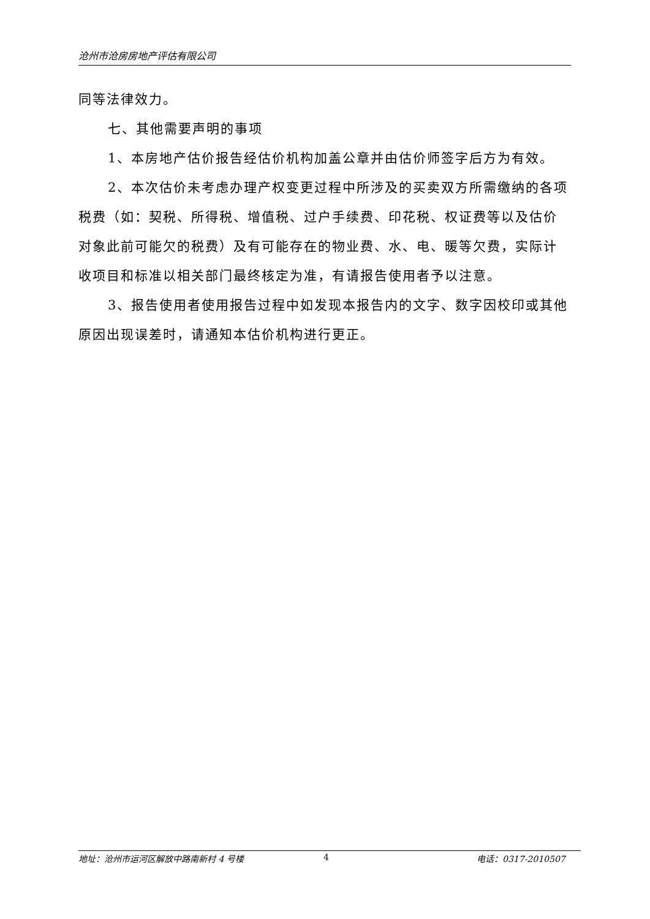沧州市沧房房地产评估有限公司
同等法律效力。
七、其他需要声明的事项
1、本房地产估价报告经估价机构加盖公章并由估价师签字后方为有效。
2、本次估价未考虑办理产权变更过程中所涉及的买卖双方所需缴纳的各项税费（如：契税、所得税、增值税、过户手续费、印花税、权证费等以及估价对象此前可能欠的税费）及有可能存在的物业费、水、电、暖等欠费，实际计收项目和标准以相关部门最终核定为准，有请报告使用者予以注意。
3、报告使用者使用报告过程中如发现本报告内的文字、数字因校印或其他原因出现误差时，请通知本估价机构进行更正。
地址：沧州市运河区解放中路南新村 4 号楼 4 电话：0317-2010507